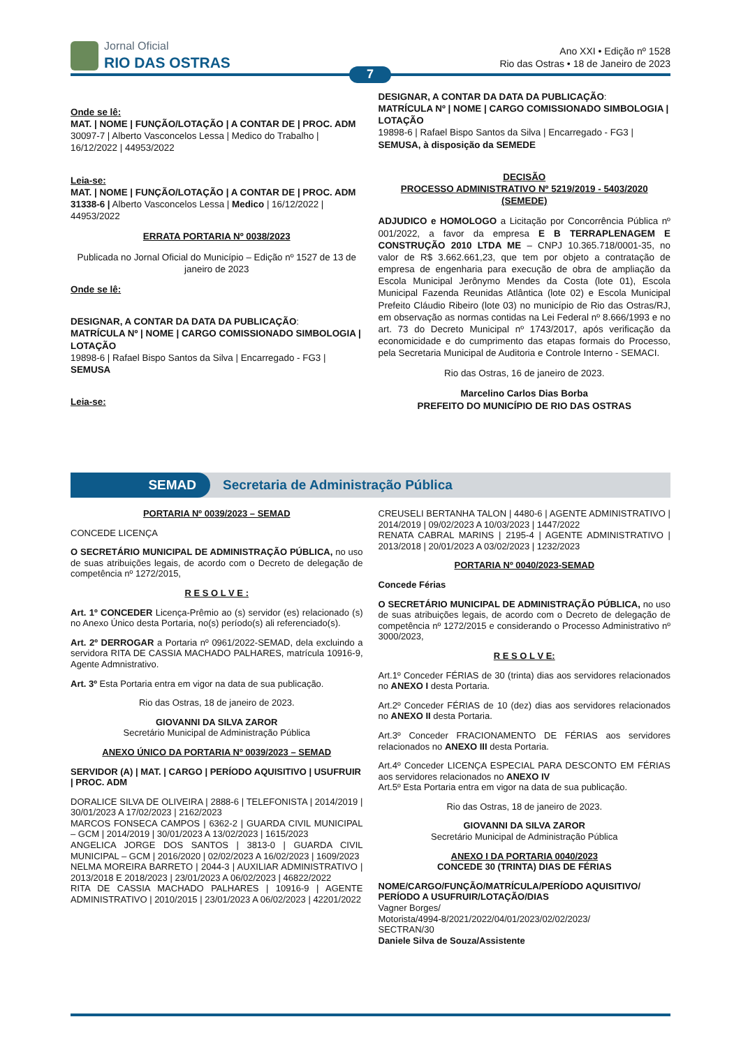Jornal Oficial
RIO DAS OSTRAS
Ano XXI • Edição nº 1528
Rio das Ostras • 18 de Janeiro de 2023
7
Onde se lê:
MAT. | NOME | FUNÇÃO/LOTAÇÃO | A CONTAR DE | PROC. ADM
30097-7 | Alberto Vasconcelos Lessa | Medico do Trabalho | 16/12/2022 | 44953/2022
Leia-se:
MAT. | NOME | FUNÇÃO/LOTAÇÃO | A CONTAR DE | PROC. ADM
31338-6 | Alberto Vasconcelos Lessa | Medico | 16/12/2022 | 44953/2022
ERRATA PORTARIA Nº 0038/2023
Publicada no Jornal Oficial do Município – Edição nº 1527 de 13 de janeiro de 2023
Onde se lê:
DESIGNAR, A CONTAR DA DATA DA PUBLICAÇÃO:
MATRÍCULA Nº | NOME | CARGO COMISSIONADO SIMBOLOGIA | LOTAÇÃO
19898-6 | Rafael Bispo Santos da Silva | Encarregado - FG3 | SEMUSA
Leia-se:
DESIGNAR, A CONTAR DA DATA DA PUBLICAÇÃO:
MATRÍCULA Nº | NOME | CARGO COMISSIONADO SIMBOLOGIA | LOTAÇÃO
19898-6 | Rafael Bispo Santos da Silva | Encarregado - FG3 | SEMUSA, à disposição da SEMEDE
DECISÃO
PROCESSO ADMINISTRATIVO Nº 5219/2019 - 5403/2020 (SEMEDE)
ADJUDICO e HOMOLOGO a Licitação por Concorrência Pública nº 001/2022, a favor da empresa E B TERRAPLENAGEM E CONSTRUÇÃO 2010 LTDA ME – CNPJ 10.365.718/0001-35, no valor de R$ 3.662.661,23, que tem por objeto a contratação de empresa de engenharia para execução de obra de ampliação da Escola Municipal Jerônymo Mendes da Costa (lote 01), Escola Municipal Fazenda Reunidas Atlântica (lote 02) e Escola Municipal Prefeito Cláudio Ribeiro (lote 03) no município de Rio das Ostras/RJ, em observação as normas contidas na Lei Federal nº 8.666/1993 e no art. 73 do Decreto Municipal nº 1743/2017, após verificação da economicidade e do cumprimento das etapas formais do Processo, pela Secretaria Municipal de Auditoria e Controle Interno - SEMACI.
Rio das Ostras, 16 de janeiro de 2023.
Marcelino Carlos Dias Borba
PREFEITO DO MUNICÍPIO DE RIO DAS OSTRAS
SEMAD
Secretaria de Administração Pública
PORTARIA Nº 0039/2023 – SEMAD
CONCEDE LICENÇA
O SECRETÁRIO MUNICIPAL DE ADMINISTRAÇÃO PÚBLICA, no uso de suas atribuições legais, de acordo com o Decreto de delegação de competência nº 1272/2015,
R E S O L V E :
Art. 1º CONCEDER Licença-Prêmio ao (s) servidor (es) relacionado (s) no Anexo Único desta Portaria, no(s) período(s) ali referenciado(s).
Art. 2º DERROGAR a Portaria nº 0961/2022-SEMAD, dela excluindo a servidora RITA DE CASSIA MACHADO PALHARES, matrícula 10916-9, Agente Admnistrativo.
Art. 3º Esta Portaria entra em vigor na data de sua publicação.
Rio das Ostras, 18 de janeiro de 2023.
GIOVANNI DA SILVA ZAROR
Secretário Municipal de Administração Pública
ANEXO ÚNICO DA PORTARIA Nº 0039/2023 – SEMAD
SERVIDOR (A) | MAT. | CARGO | PERÍODO AQUISITIVO | USUFRUIR | PROC. ADM
DORALICE SILVA DE OLIVEIRA | 2888-6 | TELEFONISTA | 2014/2019 | 30/01/2023 A 17/02/2023 | 2162/2023
MARCOS FONSECA CAMPOS | 6362-2 | GUARDA CIVIL MUNICIPAL – GCM | 2014/2019 | 30/01/2023 A 13/02/2023 | 1615/2023
ANGELICA JORGE DOS SANTOS | 3813-0 | GUARDA CIVIL MUNICIPAL – GCM | 2016/2020 | 02/02/2023 A 16/02/2023 | 1609/2023
NELMA MOREIRA BARRETO | 2044-3 | AUXILIAR ADMINISTRATIVO | 2013/2018 E 2018/2023 | 23/01/2023 A 06/02/2023 | 46822/2022
RITA DE CASSIA MACHADO PALHARES | 10916-9 | AGENTE ADMINISTRATIVO | 2010/2015 | 23/01/2023 A 06/02/2023 | 42201/2022
CREUSELI BERTANHA TALON | 4480-6 | AGENTE ADMINISTRATIVO | 2014/2019 | 09/02/2023 A 10/03/2023 | 1447/2022
RENATA CABRAL MARINS | 2195-4 | AGENTE ADMINISTRATIVO | 2013/2018 | 20/01/2023 A 03/02/2023 | 1232/2023
PORTARIA Nº 0040/2023-SEMAD
Concede Férias
O SECRETÁRIO MUNICIPAL DE ADMINISTRAÇÃO PÚBLICA, no uso de suas atribuições legais, de acordo com o Decreto de delegação de competência nº 1272/2015 e considerando o Processo Administrativo nº 3000/2023,
R E S O L V E:
Art.1º Conceder FÉRIAS de 30 (trinta) dias aos servidores relacionados no ANEXO I desta Portaria.
Art.2º Conceder FÉRIAS de 10 (dez) dias aos servidores relacionados no ANEXO II desta Portaria.
Art.3º Conceder FRACIONAMENTO DE FÉRIAS aos servidores relacionados no ANEXO III desta Portaria.
Art.4º Conceder LICENÇA ESPECIAL PARA DESCONTO EM FÉRIAS aos servidores relacionados no ANEXO IV
Art.5º Esta Portaria entra em vigor na data de sua publicação.
Rio das Ostras, 18 de janeiro de 2023.
GIOVANNI DA SILVA ZAROR
Secretário Municipal de Administração Pública
ANEXO I DA PORTARIA 0040/2023
CONCEDE 30 (TRINTA) DIAS DE FÉRIAS
NOME/CARGO/FUNÇÃO/MATRÍCULA/PERÍODO AQUISITIVO/ PERÍODO A USUFRUIR/LOTAÇÃO/DIAS
Vagner Borges/
Motorista/4994-8/2021/2022/04/01/2023/02/02/2023/
SECTRAN/30
Daniele Silva de Souza/Assistente